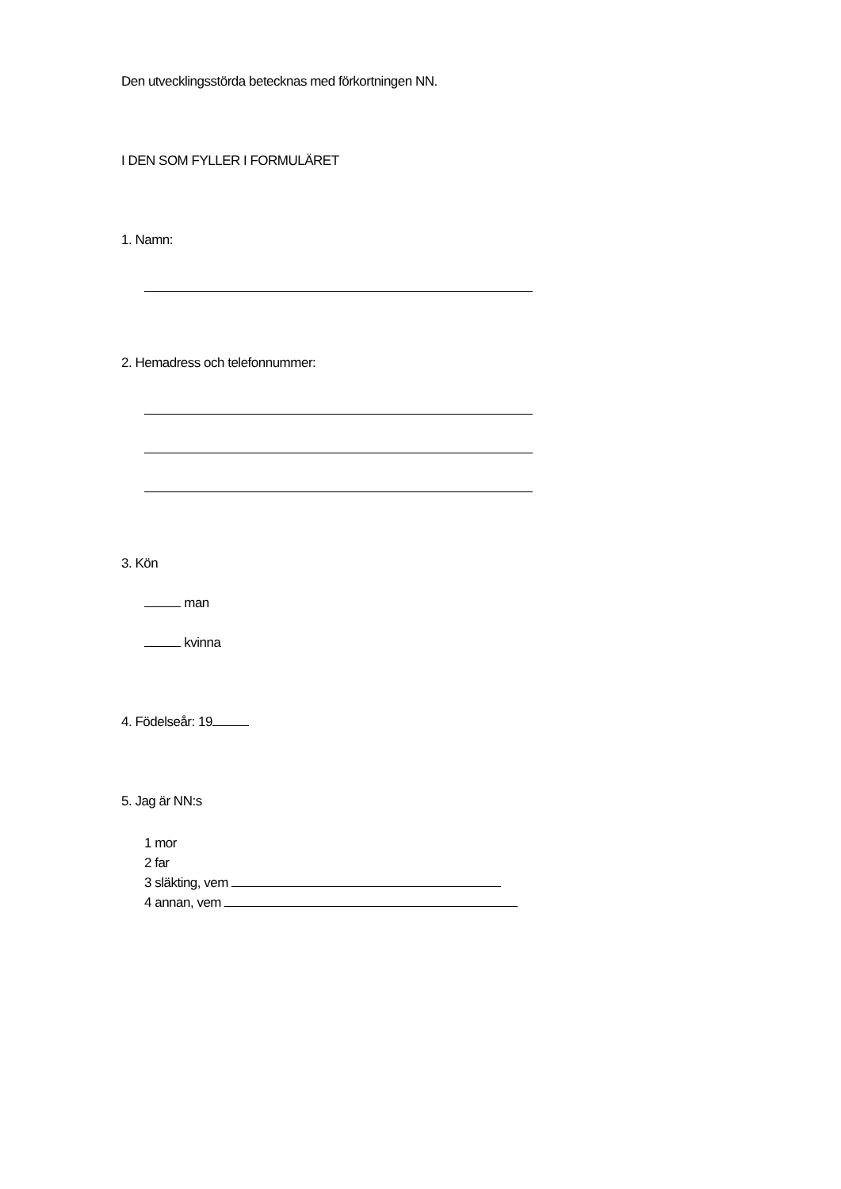Den utvecklingsstörda betecknas med förkortningen NN.
I DEN SOM FYLLER I FORMULÄRET
1. Namn:
2. Hemadress och telefonnummer:
3. Kön
man
kvinna
4. Födelseår: 19
5. Jag är NN:s
1 mor
2 far
3 släkting, vem
4 annan, vem